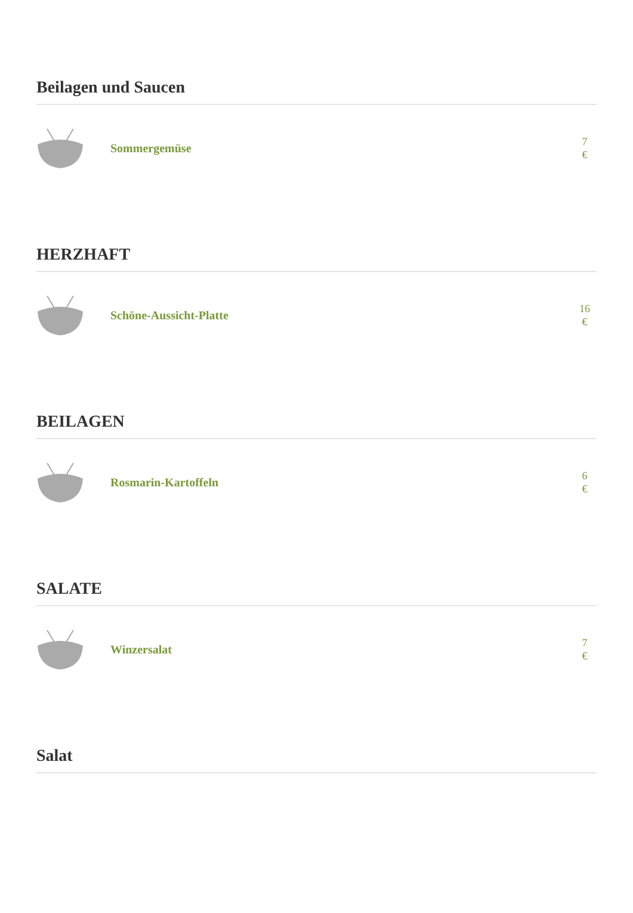Beilagen und Saucen
Sommergemüse
7
€
HERZHAFT
Schöne-Aussicht-Platte
16
€
BEILAGEN
Rosmarin-Kartoffeln
6
€
SALATE
Winzersalat
7
€
Salat